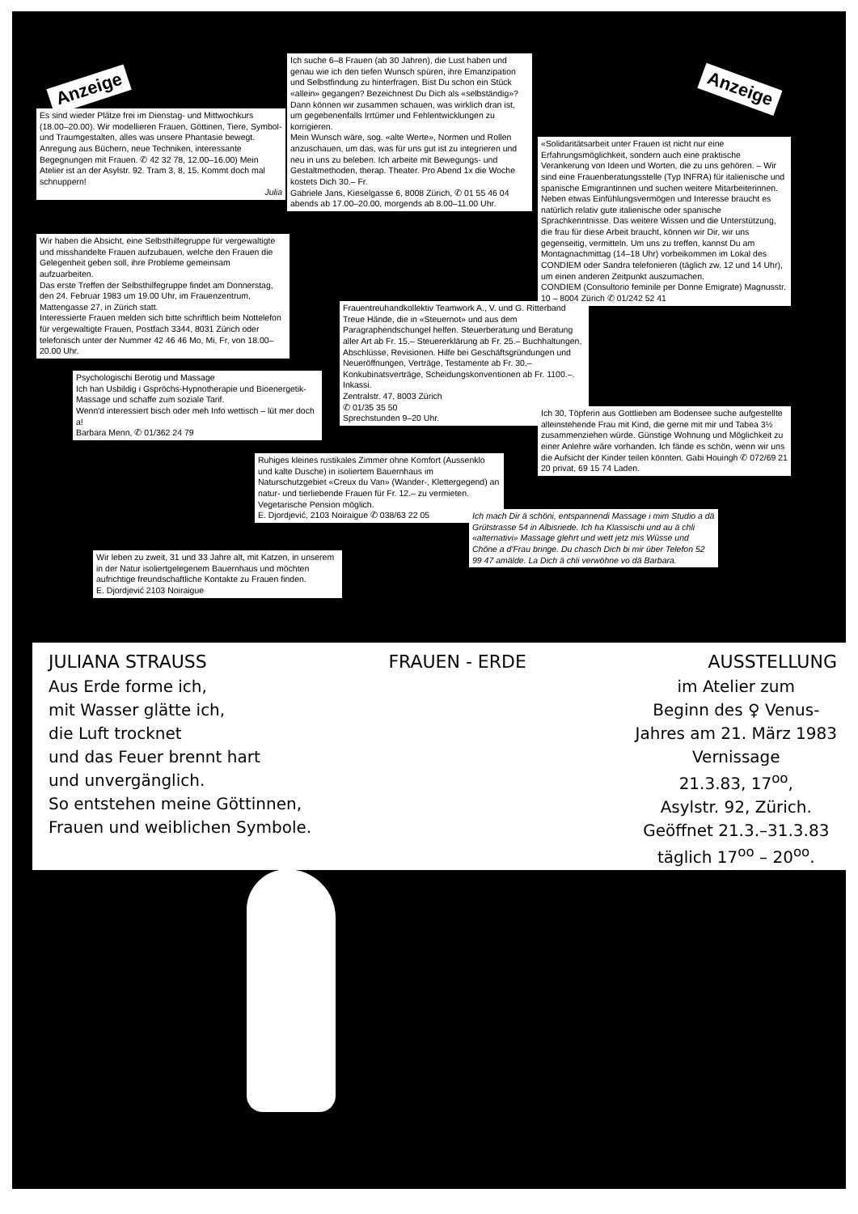Anzeige
Es sind wieder Plätze frei im Dienstag- und Mittwochkurs (18.00–20.00). Wir modellieren Frauen, Göttinen, Tiere, Symbol- und Traumgestalten, alles was unsere Phantasie bewegt. Anregung aus Büchern, neue Techniken, interessante Begegnungen mit Frauen. ✆ 42 32 78, 12.00–16.00) Mein Atelier ist an der Asylstr. 92. Tram 3, 8, 15. Kommt doch mal schnuppern!
Julia
Ich suche 6–8 Frauen (ab 30 Jahren), die Lust haben und genau wie ich den tiefen Wunsch spüren, ihre Emanzipation und Selbstfindung zu hinterfragen. Bist Du schon ein Stück «allein» gegangen? Bezeichnest Du Dich als «selbständig»? Dann können wir zusammen schauen, was wirklich dran ist, um gegebenenfalls Irrtümer und Fehlentwicklungen zu korrigieren.
Mein Wunsch wäre, sog. «alte Werte», Normen und Rollen anzuschauen, um das, was für uns gut ist zu integrieren und neu in uns zu beleben. Ich arbeite mit Bewegungs- und Gestaltmethoden, therap. Theater. Pro Abend 1x die Woche kostets Dich 30.– Fr.
Gabriele Jans, Kieselgasse 6, 8008 Zürich, ✆ 01 55 46 04 abends ab 17.00–20.00, morgends ab 8.00–11.00 Uhr.
Anzeige
«Solidaritätsarbeit unter Frauen ist nicht nur eine Erfahrungsmöglichkeit, sondern auch eine praktische Verankerung von Ideen und Worten, die zu uns gehören. – Wir sind eine Frauenberatungsstelle (Typ INFRA) für italienische und spanische Emigrantinnen und suchen weitere Mitarbeiterinnen. Neben etwas Einfühlungsvermögen und Interesse braucht es natürlich relativ gute italienische oder spanische Sprachkenntnisse. Das weitere Wissen und die Unterstützung, die frau für diese Arbeit braucht, können wir Dir, wir uns gegenseitig, vermitteln. Um uns zu treffen, kannst Du am Montagnachmittag (14–18 Uhr) vorbeikommen im Lokal des CONDIEM oder Sandra telefonieren (täglich zw. 12 und 14 Uhr), um einen anderen Zeitpunkt auszumachen.
CONDIEM (Consultorio feminile per Donne Emigrate) Magnusstr. 10 – 8004 Zürich ✆ 01/242 52 41
Wir haben die Absicht, eine Selbsthilfegruppe für vergewaltigte und misshandelte Frauen aufzubauen, welche den Frauen die Gelegenheit geben soll, ihre Probleme gemeinsam aufzuarbeiten.
Das erste Treffen der Selbsthilfegruppe findet am Donnerstag, den 24. Februar 1983 um 19.00 Uhr, im Frauenzentrum, Mattengasse 27, in Zürich statt.
Interessierte Frauen melden sich bitte schriftlich beim Nottelefon für vergewaltigte Frauen, Postfach 3344, 8031 Zürich oder telefonisch unter der Nummer 42 46 46 Mo, Mi, Fr, von 18.00–20.00 Uhr.
Frauentreuhandkollektiv Teamwork A., V. und G. Ritterband
Treue Hände, die in «Steuernot» und aus dem Paragraphendschungel helfen. Steuerberatung und Beratung aller Art ab Fr. 15.– Steuererklärung ab Fr. 25.– Buchhaltungen, Abschlüsse, Revisionen. Hilfe bei Geschäftsgründungen und Neueröffnungen, Verträge, Testamente ab Fr. 30.– Konkubinatsverträge, Scheidungskonventionen ab Fr. 1100.–. Inkassi.
Zentralstr. 47, 8003 Zürich
✆ 01/35 35 50
Sprechstunden 9–20 Uhr.
Psychologischi Berotig und Massage
Ich han Usbildig i Gspröchs-Hypnotherapie und Bioenergetik-Massage und schaffe zum soziale Tarif.
Wenn'd interessiert bisch oder meh Info wettisch – lüt mer doch a!
Barbara Menn, ✆ 01/362 24 79
Ich 30, Töpferin aus Gottlieben am Bodensee suche aufgestellte alleinstehende Frau mit Kind, die gerne mit mir und Tabea 3½ zusammenziehen würde. Günstige Wohnung und Möglichkeit zu einer Anlehre wäre vorhanden. Ich fände es schön, wenn wir uns die Aufsicht der Kinder teilen könnten. Gabi Houingh ✆ 072/69 21 20 privat, 69 15 74 Laden.
Ruhiges kleines rustikales Zimmer ohne Komfort (Aussenklo und kalte Dusche) in isoliertem Bauernhaus im Naturschutzgebiet «Creux du Van» (Wander-, Klettergegend) an natur- und tierliebende Frauen für Fr. 12.– zu vermieten. Vegetarische Pension möglich.
E. Djordjević, 2103 Noiraigue ✆ 038/63 22 05
Ich mach Dir ä schöni, entspannendi Massage i mim Studio a dä Grütstrasse 54 in Albisriede. Ich ha Klassischi und au ä chli «alternativi» Massage glehrt und wett jetz mis Wüsse und Chöne a d'Frau bringe. Du chasch Dich bi mir über Telefon 52 99 47 amälde. La Dich ä chli verwöhne vo dä Barbara.
Wir leben zu zweit, 31 und 33 Jahre alt, mit Katzen, in unserem in der Natur isoliertgelegenem Bauernhaus und möchten aufrichtige freundschaftliche Kontakte zu Frauen finden.
E. Djordjević 2103 Noiraigue
JULIANA STRAUSS FRAUEN - ERDE AUSSTELLUNG
Aus Erde forme ich,
mit Wasser glätte ich,
die Luft trocknet
und das Feuer brennt hart
und unvergänglich.
So entstehen meine Göttinnen,
Frauen und weiblichen Symbole.
im Atelier zum
Beginn des ♀ Venus-
Jahres am 21. März 1983
Vernissage
21.3.83, 17<sup>oo</sup>,
Asylstr. 92, Zürich.
Geöffnet 21.3.–31.3.83
täglich 17<sup>oo</sup> – 20<sup>oo</sup>.